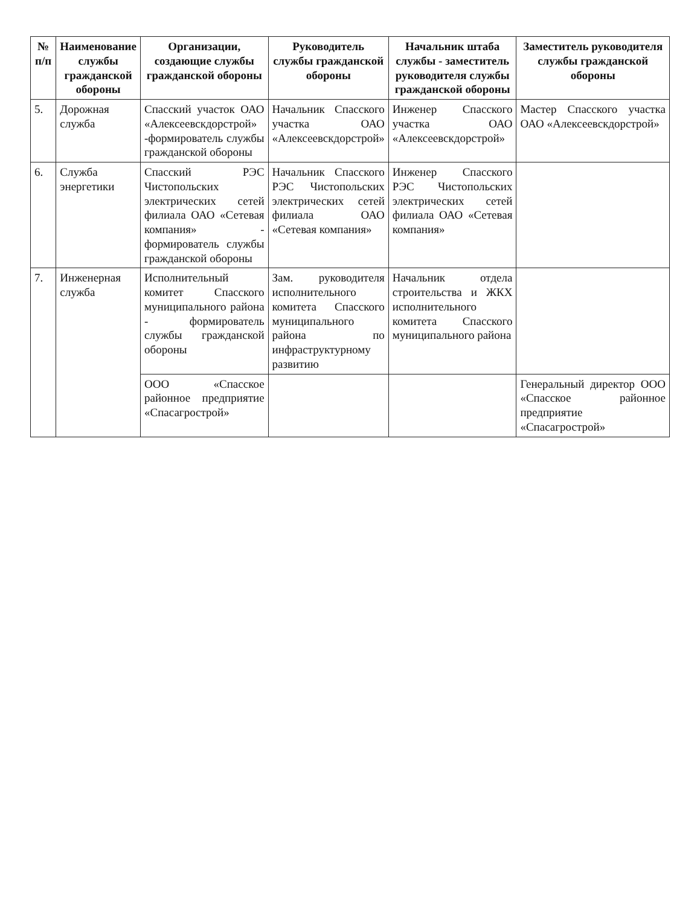| № п/п | Наименование службы гражданской обороны | Организации, создающие службы гражданской обороны | Руководитель службы гражданской обороны | Начальник штаба службы - заместитель руководителя службы гражданской обороны | Заместитель руководителя службы гражданской обороны |
| --- | --- | --- | --- | --- | --- |
| 5. | Дорожная служба | Спасский участок ОАО «Алексеевскдорстрой» -формирователь службы гражданской обороны | Начальник Спасского участка ОАО «Алексеевскдорстрой» | Инженер Спасского участка ОАО «Алексеевскдорстрой» | Мастер Спасского участка ОАО «Алексеевскдорстрой» |
| 6. | Служба энергетики | Спасский РЭС Чистопольских электрических сетей филиала ОАО «Сетевая компания» - формирователь службы гражданской обороны | Начальник Спасского РЭС Чистопольских электрических сетей филиала ОАО «Сетевая компания» | Инженер Спасского РЭС Чистопольских электрических сетей филиала ОАО «Сетевая компания» | |
| 7. | Инженерная служба | Исполнительный комитет Спасского муниципального района - формирователь службы гражданской обороны | Зам. руководителя исполнительного комитета Спасского муниципального района по инфраструктурному развитию | Начальник отдела строительства и ЖКХ исполнительного комитета Спасского муниципального района | |
| | | ООО «Спасское районное предприятие «Спасагрострой» | | | Генеральный директор ООО «Спасское районное предприятие «Спасагрострой» |